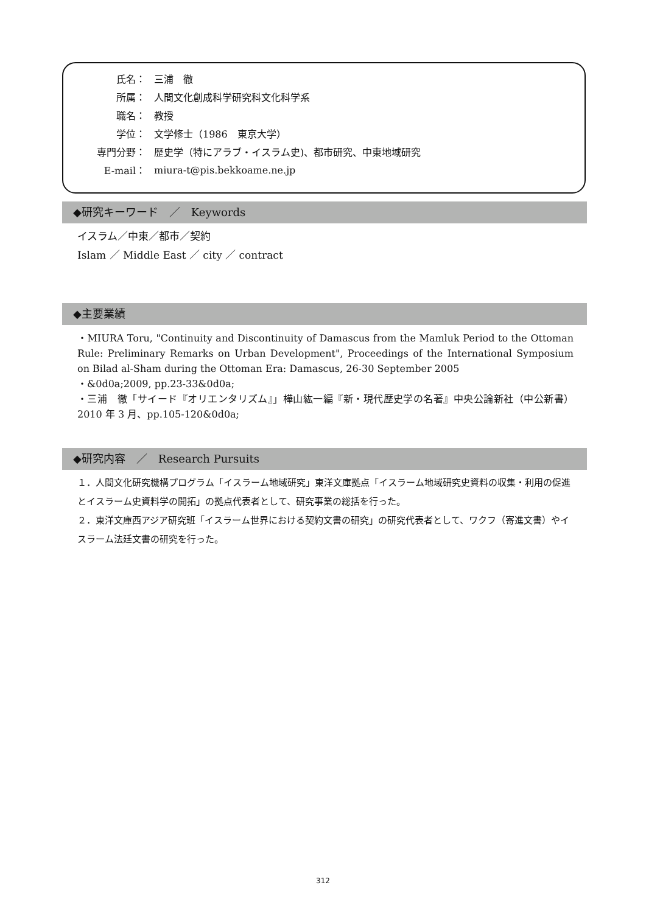| 氏名： | 三浦 徹 |
| 所属： | 人間文化創成科学研究科文化科学系 |
| 職名： | 教授 |
| 学位： | 文学修士（1986 東京大学） |
| 専門分野： | 歴史学（特にアラブ・イスラム史)、都市研究、中東地域研究 |
| E-mail： | miura-t@pis.bekkoame.ne.jp |
◆研究キーワード　／　Keywords
イスラム／中東／都市／契約
Islam ／ Middle East ／ city ／ contract
◆主要業績
・MIURA Toru, "Continuity and Discontinuity of Damascus from the Mamluk Period to the Ottoman Rule: Preliminary Remarks on Urban Development", Proceedings of the International Symposium on Bilad al-Sham during the Ottoman Era: Damascus, 26-30 September 2005
・&0d0a;2009, pp.23-33&0d0a;
・三浦　徹「サイード『オリエンタリズム』」樺山紘一編『新・現代歴史学の名著』中央公論新社（中公新書）2010 年 3 月、pp.105-120&0d0a;
◆研究内容　／　Research Pursuits
１．人間文化研究機構プログラム「イスラーム地域研究」東洋文庫拠点「イスラーム地域研究史資料の収集・利用の促進とイスラーム史資料学の開拓」の拠点代表者として、研究事業の総括を行った。
２．東洋文庫西アジア研究班「イスラーム世界における契約文書の研究」の研究代表者として、ワクフ（寄進文書）やイスラーム法廷文書の研究を行った。
312